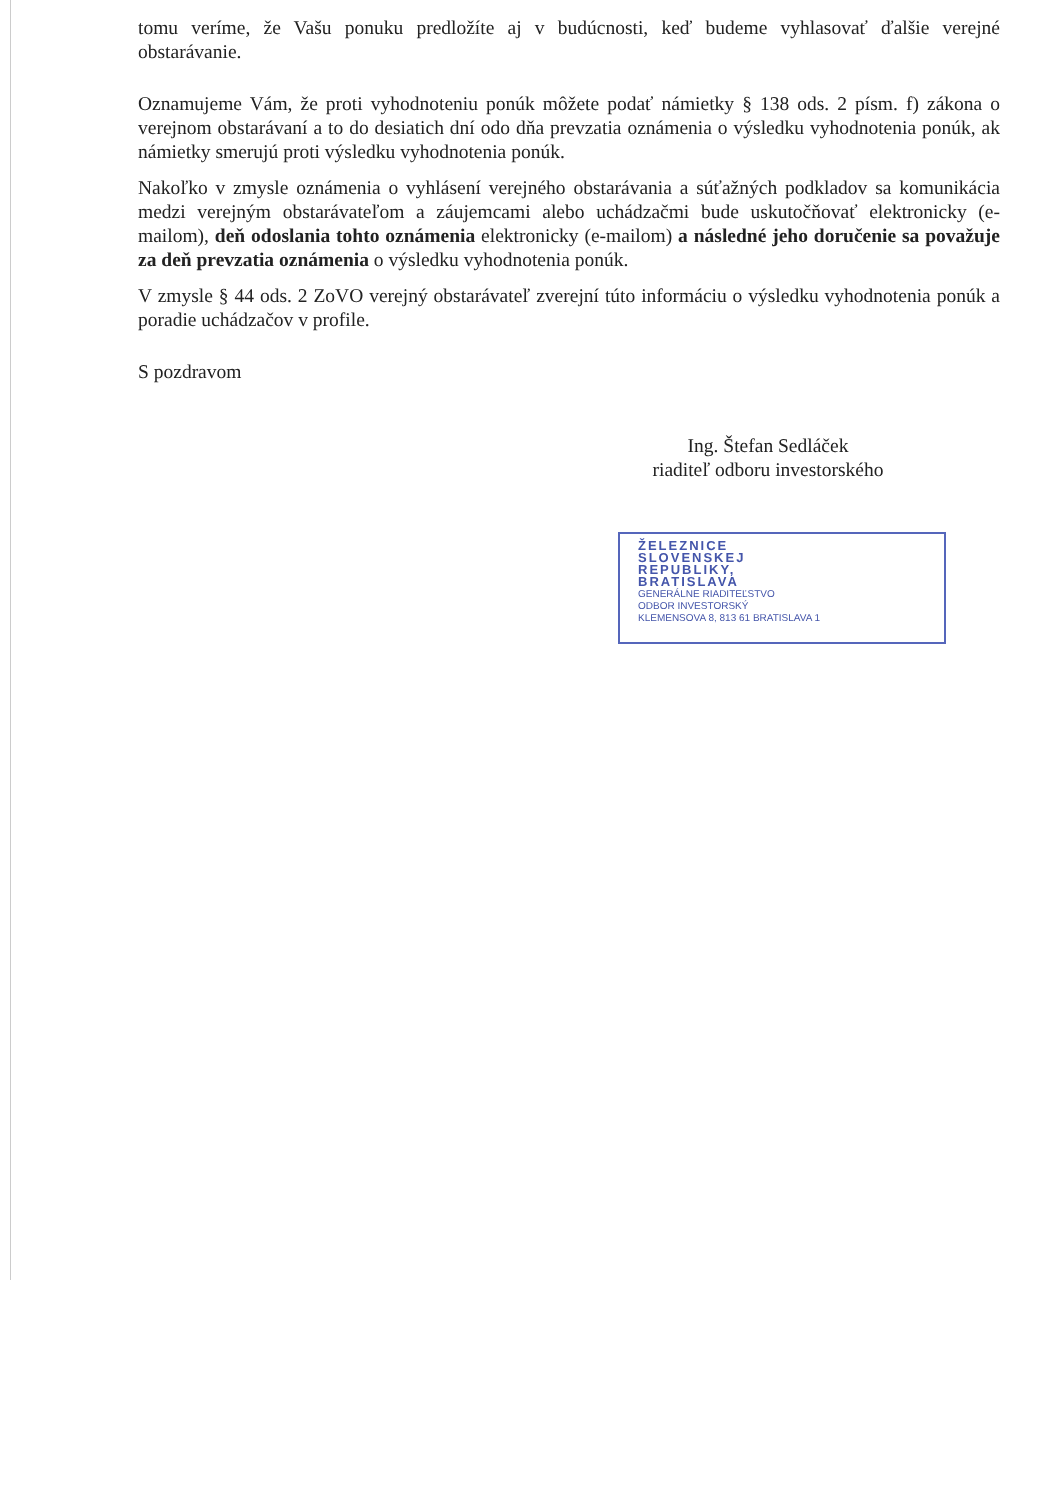tomu veríme, že Vašu ponuku predložíte aj v budúcnosti, keď budeme vyhlasovať ďalšie verejné obstarávanie.
Oznamujeme Vám, že proti vyhodnoteniu ponúk môžete podať námietky § 138 ods. 2 písm. f) zákona o verejnom obstarávaní a to do desiatich dní odo dňa prevzatia oznámenia o výsledku vyhodnotenia ponúk, ak námietky smerujú proti výsledku vyhodnotenia ponúk.
Nakoľko v zmysle oznámenia o vyhlásení verejného obstarávania a súťažných podkladov sa komunikácia medzi verejným obstarávateľom a záujemcami alebo uchádzačmi bude uskutočňovať elektronicky (e-mailom), deň odoslania tohto oznámenia elektronicky (e-mailom) a následné jeho doručenie sa považuje za deň prevzatia oznámenia o výsledku vyhodnotenia ponúk.
V zmysle § 44 ods. 2 ZoVO verejný obstarávateľ zverejní túto informáciu o výsledku vyhodnotenia ponúk a poradie uchádzačov v profile.
S pozdravom
Ing. Štefan Sedláček
riaditeľ odboru investorského
ŽELEZNICE
SLOVENSKEJ
REPUBLIKY,
BRATISLAVA
GENERÁLNE RIADITEĽSTVO
ODBOR INVESTORSKÝ
KLEMENSOVA 8, 813 61 BRATISLAVA 1